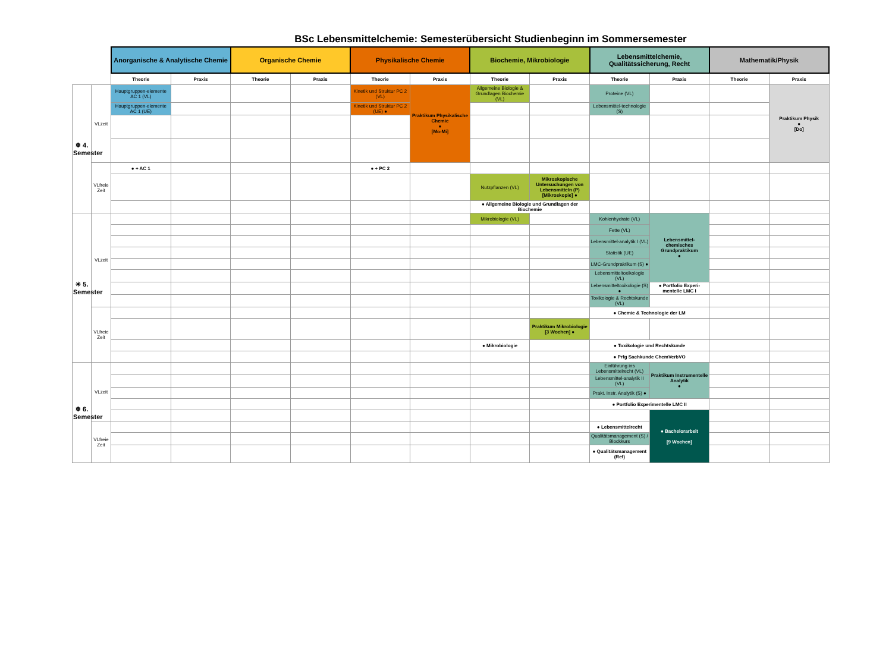BSc Lebensmittelchemie: Semesterübersicht Studienbeginn im Sommersemester
| | | Anorganische & Analytische Chemie | | Organische Chemie | | Physikalische Chemie | | Biochemie, Mikrobiologie | | Lebensmittelchemie, Qualitätssicherung, Recht | | Mathematik/Physik | |
| --- | --- | --- | --- | --- | --- | --- | --- | --- | --- | --- | --- | --- | --- |
| | | Theorie | Praxis | Theorie | Praxis | Theorie | Praxis | Theorie | Praxis | Theorie | Praxis | Theorie | Praxis |
| ❄ 4. Semester | VLzeit | Hauptgruppen-elemente AC 1 (VL) | | | | Kinetik und Struktur PC 2 (VL) | Praktikum Physikalische Chemie ● [Mo-Mi] | Allgemeine Biologie & Grundlagen Biochemie (VL) | | Proteine (VL) | | | Praktikum Physik ● [Do] |
| | | Hauptgruppen-elemente AC 1 (UE) | | | | Kinetik und Struktur PC 2 (UE) ● | | | | Lebensmittel-technologie (S) | | | |
| | VLfreie Zeit | ● + AC 1 | | | | ● + PC 2 | | | | | | | |
| | | | | | | | | Nutzpflanzen (VL) | Mikroskopische Untersuchungen von Lebensmitteln (P) [Mikroskopie] ● | | | | |
| | | | | | | | | ● Allgemeine Biologie und Grundlagen der Biochemie | | | | | |
| ☀ 5. Semester | VLzeit | | | | | | | Mikrobiologie (VL) | | Kohlenhydrate (VL) | Lebensmittel-chemisches Grundpraktikum ● | | |
| | | | | | | | | | | Fette (VL) | | | |
| | | | | | | | | | | Lebensmittel-analytik I (VL) | | | |
| | | | | | | | | | | Statistik (UE) | | | |
| | | | | | | | | | | LMC-Grundpraktikum (S) ● | | | |
| | | | | | | | | | | Lebensmitteltoxikologie (VL) | | | |
| | | | | | | | | | | Lebensmitteltoxikologie (S) ● | ● Portfolio Experi-mentelle LMC I | | |
| | | | | | | | | | | Toxikologie & Rechtskunde (VL) | | | |
| | VLfreie Zeit | | | | | | | | | ● Chemie & Technologie der LM | | | |
| | | | | | | | | | Praktikum Mikrobiologie [3 Wochen] ● | | | | |
| | | | | | | | | ● Mikrobiologie | | ● Toxikologie und Rechtskunde | | | |
| | | | | | | | | | | ● Prfg Sachkunde ChemVerbVO | | | |
| ❄ 6. Semester | VLzeit | | | | | | | | | Einführung ins Lebensmittelrecht (VL) | Praktikum Instrumentelle Analytik ● | | |
| | | | | | | | | | | Lebensmittel-analytik II (VL) | | | |
| | | | | | | | | | | Prakt. Instr. Analytik (S) ● | | | |
| | | | | | | | | | | ● Portfolio Experimentelle LMC II | | | |
| | | | | | | | | | | | ● Bachelorarbeit [9 Wochen] | | |
| | VLfreie Zeit | | | | | | | | | ● Lebensmittelrecht | | | |
| | | | | | | | | | | Qualitätsmanagement (S) / Blockkurs | | | |
| | | | | | | | | | | ● Qualitätsmanagement (Ref) | | | |